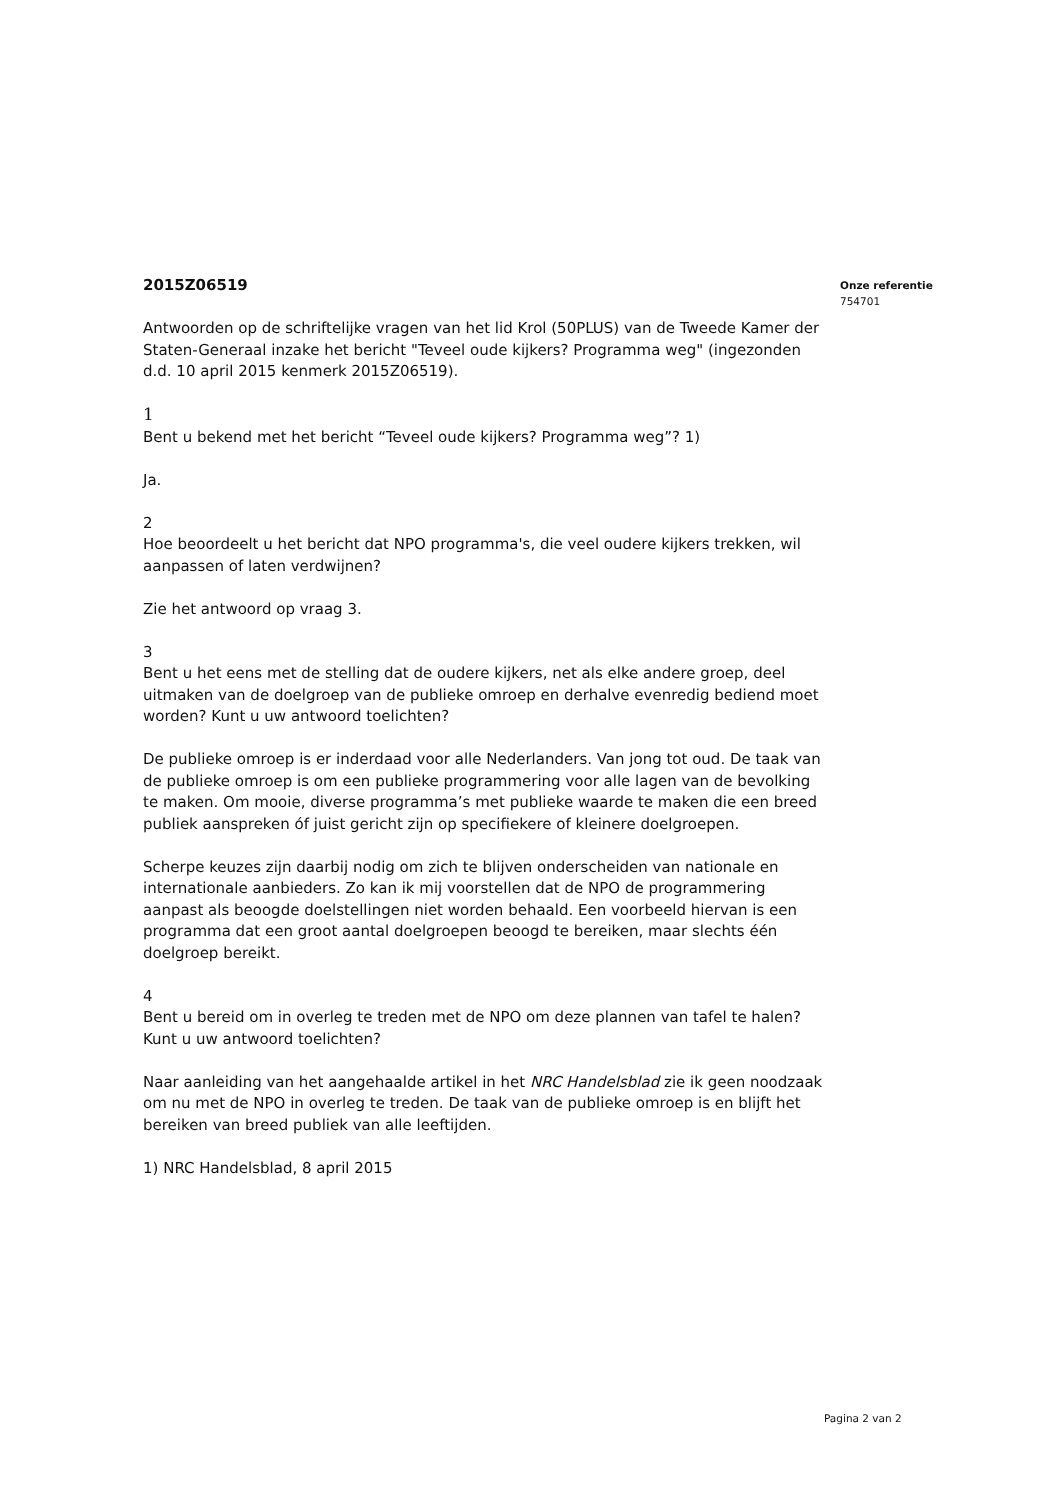2015Z06519
Antwoorden op de schriftelijke vragen van het lid Krol (50PLUS) van de Tweede Kamer der Staten-Generaal inzake het bericht "Teveel oude kijkers? Programma weg" (ingezonden d.d. 10 april 2015 kenmerk 2015Z06519).
1
Bent u bekend met het bericht “Teveel oude kijkers? Programma weg”? 1)
Ja.
2
Hoe beoordeelt u het bericht dat NPO programma's, die veel oudere kijkers trekken, wil aanpassen of laten verdwijnen?
Zie het antwoord op vraag 3.
3
Bent u het eens met de stelling dat de oudere kijkers, net als elke andere groep, deel uitmaken van de doelgroep van de publieke omroep en derhalve evenredig bediend moet worden? Kunt u uw antwoord toelichten?
De publieke omroep is er inderdaad voor alle Nederlanders. Van jong tot oud. De taak van de publieke omroep is om een publieke programmering voor alle lagen van de bevolking te maken. Om mooie, diverse programma’s met publieke waarde te maken die een breed publiek aanspreken óf juist gericht zijn op specifiekere of kleinere doelgroepen.
Scherpe keuzes zijn daarbij nodig om zich te blijven onderscheiden van nationale en internationale aanbieders. Zo kan ik mij voorstellen dat de NPO de programmering aanpast als beoogde doelstellingen niet worden behaald. Een voorbeeld hiervan is een programma dat een groot aantal doelgroepen beoogd te bereiken, maar slechts één doelgroep bereikt.
4
Bent u bereid om in overleg te treden met de NPO om deze plannen van tafel te halen? Kunt u uw antwoord toelichten?
Naar aanleiding van het aangehaalde artikel in het NRC Handelsblad zie ik geen noodzaak om nu met de NPO in overleg te treden. De taak van de publieke omroep is en blijft het bereiken van breed publiek van alle leeftijden.
1) NRC Handelsblad, 8 april 2015
Onze referentie
754701
Pagina 2 van 2